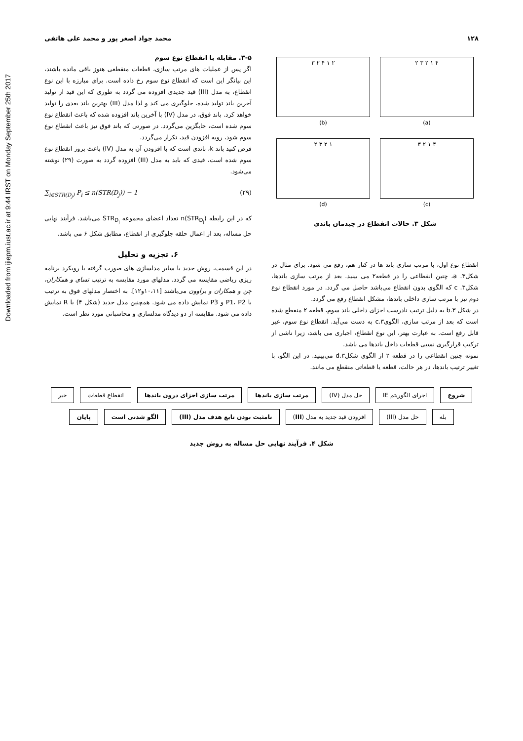Downloaded from ijiepm.iust.ac.ir at 9:44 IRST on Monday September 25th 2017
۱۲۸ محمد جواد اصغر پور و محمد علی هاتفی
۳ ۲ ۴ ۱ ۲
(b)
۲ ۳ ۲ ۱ ۴
(a)
۲ ۳ ۲ ۱
(d)
۳ ۲ ۱ ۴
(c)
شکل ۳. حالات انقطاع در چیدمان باندی
انقطاع نوع اول، با مرتب سازی باند ها در کنار هم، رفع می شود. برای مثال در شکل۳. a، چنین انقطاعی را در قطعه۲ می بینید. بعد از مرتب سازی باندها، شکل۳. c که الگوی بدون انقطاع می‌باشد حاصل می گردد. در مورد انقطاع نوع دوم نیز با مرتب سازی داخلی باندها، مشکل انقطاع رفع می گردد.
در شکل ۳.b به دلیل ترتیب نادرست اجزای داخلی باند سوم، قطعه ۲ منقطع شده است که بعد از مرتب سازی، الگوی۳.c به دست می‌آید. انقطاع نوع سوم، غیر قابل رفع است. به عبارت بهتر، این نوع انقطاع، اجباری می باشد، زیرا ناشی از ترکیب قرارگیری نسبی قطعات داخل باندها می باشد.
نمونه چنین انقطاعی را در قطعه ۲ از الگوی شکل۳.d می‌بینید. در این الگو، با تغییر ترتیب باندها، در هر حالت، قطعه یا قطعاتی منقطع می مانند.
۳-۵. مقابله با انقطاع نوع سوم
اگر پس از عملیات های مرتب سازی، قطعات منقطعی هنوز باقی مانده باشند، این بیانگر این است که انقطاع نوع سوم رخ داده است. برای مبارزه با این نوع انقطاع، به مدل (III) قید جدیدی افزوده می گردد به طوری که این قید از تولید آخرین باند تولید شده، جلوگیری می کند و لذا مدل (III) بهترین باند بعدی را تولید خواهد کرد. باند فوق، در مدل (IV) با آخرین باند افزوده شده که باعث انقطاع نوع سوم شده است، جایگزین می‌گردد. در صورتی که باند فوق نیز باعث انقطاع نوع سوم شود، رویه افزودن قید، تکرار می‌گردد.
فرض کنید باند k، باندی است که با افزودن آن به مدل (IV) باعث بروز انقطاع نوع سوم شده است، قیدی که باید به مدل (III) افزوده گردد به صورت (۲۹) نوشته می‌شود.
∑<sub>i∈STR(D<sub>j</sub>)</sub> P<sub>i</sub> ≤ n(STR(D<sub>j</sub>)) − 1 (۲۹)
که در این رابطه n(STR<sub>D<sub>j</sub></sub>) تعداد اعضای مجموعه STR<sub>D<sub>j</sub></sub> می‌باشد. فرآیند نهایی حل مساله، بعد از اعمال حلقه جلوگیری از انقطاع، مطابق شکل ۶ می باشد.
۶. تجزیه و تحلیل
در این قسمت، روش جدید با سایر مدلسازی های صورت گرفته با رویکرد برنامه ریزی ریاضی مقایسه می گردد. مدلهای مورد مقایسه به ترتیب تسای و همکاران، چن و همکاران و براوون می‌باشند [۱۰،۱۱و۱۲]. به اختصار مدلهای فوق به ترتیب با P1، P2 و P3 نمایش داده می شود. همچنین مدل جدید (شکل ۴) با R نمایش داده می شود. مقایسه از دو دیدگاه مدلسازی و محاسباتی مورد نظر است.
شروع
اجرای الگوریتم IE
حل مدل (IV)
مرتب سازی باندها
مرتب سازی اجزای درون باندها
انقطاع قطعات
خیر
بله
حل مدل (III)
افزودن قید جدید به مدل (III)
نامثبت بودن تابع هدف مدل (III)
الگو شدنی است
پایان
شکل ۴. فرآیند نهایی حل مساله به روش جدید